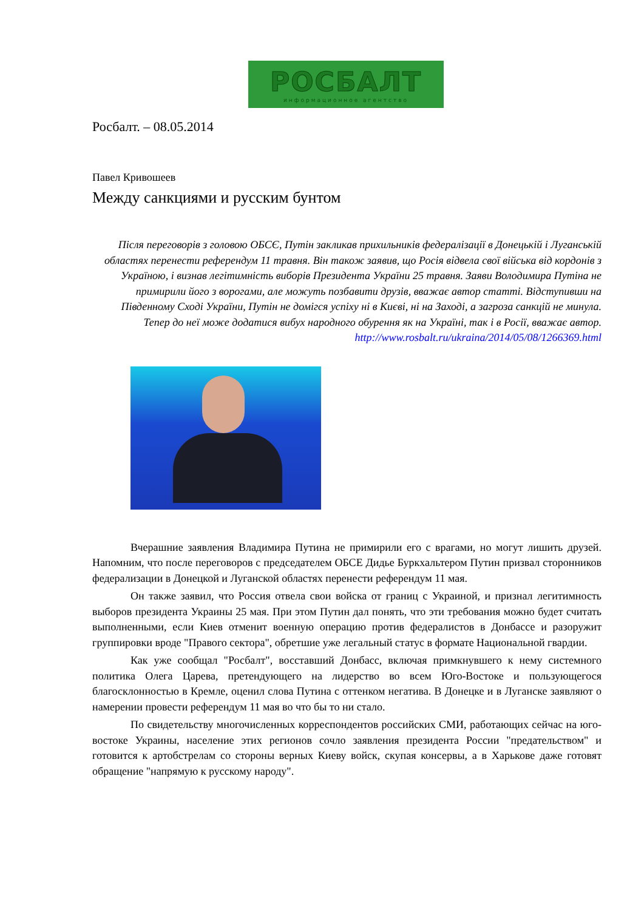РОСБАЛТ
информационное агентство
Росбалт. – 08.05.2014
Павел Кривошеев
Между санкциями и русским бунтом
Після переговорів з головою ОБСЄ, Путін закликав прихильників федералізації в Донецькій і Луганській областях перенести референдум 11 травня. Він також заявив, що Росія відвела свої війська від кордонів з Україною, і визнав легітимність виборів Президента України 25 травня. Заяви Володимира Путіна не примирили його з ворогами, але можуть позбавити друзів, вважає автор статті. Відступивши на Південному Сході України, Путін не домігся успіху ні в Києві, ні на Заході, а загроза санкцій не минула. Тепер до неї може додатися вибух народного обурення як на Україні, так і в Росії, вважає автор.
http://www.rosbalt.ru/ukraina/2014/05/08/1266369.html
Вчерашние заявления Владимира Путина не примирили его с врагами, но могут лишить друзей. Напомним, что после переговоров с председателем ОБСЕ Дидье Буркхальтером Путин призвал сторонников федерализации в Донецкой и Луганской областях перенести референдум 11 мая.
Он также заявил, что Россия отвела свои войска от границ с Украиной, и признал легитимность выборов президента Украины 25 мая. При этом Путин дал понять, что эти требования можно будет считать выполненными, если Киев отменит военную операцию против федералистов в Донбассе и разоружит группировки вроде "Правого сектора", обретшие уже легальный статус в формате Национальной гвардии.
Как уже сообщал "Росбалт", восставший Донбасс, включая примкнувшего к нему системного политика Олега Царева, претендующего на лидерство во всем Юго-Востоке и пользующегося благосклонностью в Кремле, оценил слова Путина с оттенком негатива. В Донецке и в Луганске заявляют о намерении провести референдум 11 мая во что бы то ни стало.
По свидетельству многочисленных корреспондентов российских СМИ, работающих сейчас на юго-востоке Украины, население этих регионов сочло заявления президента России "предательством" и готовится к артобстрелам со стороны верных Киеву войск, скупая консервы, а в Харькове даже готовят обращение "напрямую к русскому народу".